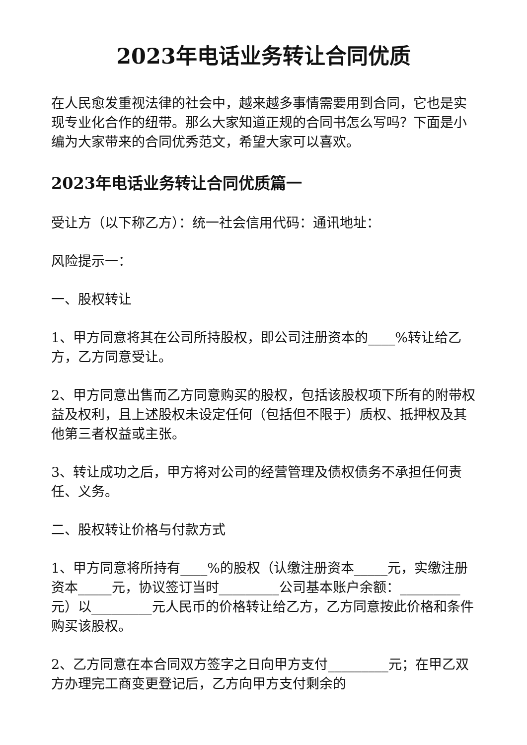2023年电话业务转让合同优质
在人民愈发重视法律的社会中，越来越多事情需要用到合同，它也是实现专业化合作的纽带。那么大家知道正规的合同书怎么写吗？下面是小编为大家带来的合同优秀范文，希望大家可以喜欢。
2023年电话业务转让合同优质篇一
受让方（以下称乙方）：统一社会信用代码：通讯地址：
风险提示一：
一、股权转让
1、甲方同意将其在公司所持股权，即公司注册资本的____%转让给乙方，乙方同意受让。
2、甲方同意出售而乙方同意购买的股权，包括该股权项下所有的附带权益及权利，且上述股权未设定任何（包括但不限于）质权、抵押权及其他第三者权益或主张。
3、转让成功之后，甲方将对公司的经营管理及债权债务不承担任何责任、义务。
二、股权转让价格与付款方式
1、甲方同意将所持有____%的股权（认缴注册资本_____元，实缴注册资本_____元，协议签订当时_________公司基本账户余额：_________元）以_________元人民币的价格转让给乙方，乙方同意按此价格和条件购买该股权。
2、乙方同意在本合同双方签字之日向甲方支付_________元；在甲乙双方办理完工商变更登记后，乙方向甲方支付剩余的